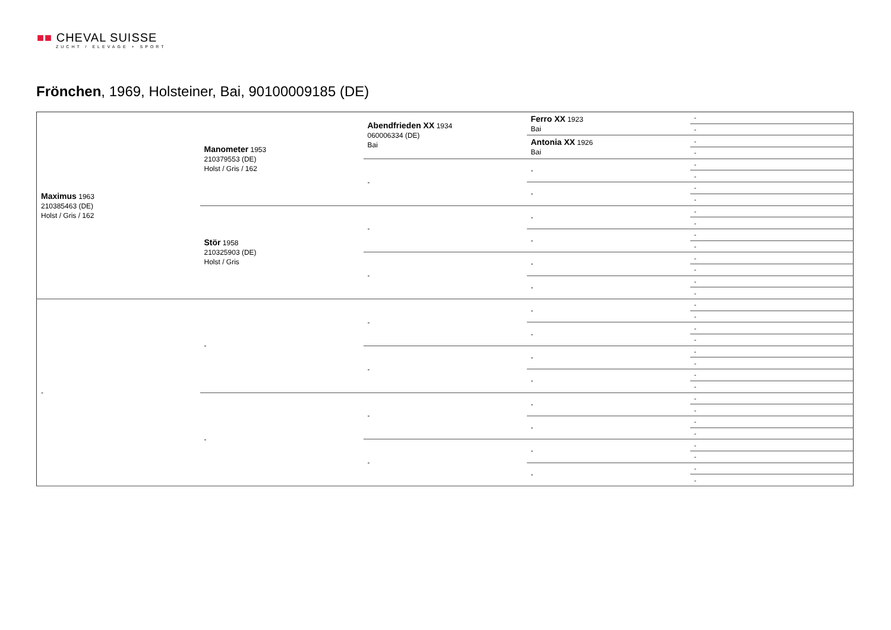■■ CHEVAL SUISSE
ZUCHT / ELEVAGE + SPORT
Frönchen, 1969, Holsteiner, Bai, 90100009185 (DE)
| Maximus 1963 210385463 (DE) Holst / Gris / 162 | Manometer 1953 210379553 (DE) Holst / Gris / 162 | Abendfrieden XX 1934 060006334 (DE) Bai | Ferro XX 1923 Bai | - |
| | | | | - |
| | | | Antonia XX 1926 Bai | - |
| | | | | - |
| | | - | - | - |
| | | | | - |
| | | | - | - |
| | | | | - |
| | Stör 1958 210325903 (DE) Holst / Gris | - | - | - |
| | | | | - |
| | | | - | - |
| | | | | - |
| | | - | - | - |
| | | | | - |
| | | | - | - |
| | | | | - |
| - | - | - | - | - |
| | | | | - |
| | | | - | - |
| | | | | - |
| | | - | - | - |
| | | | | - |
| | | | - | - |
| | | | | - |
| | - | - | - | - |
| | | | | - |
| | | | - | - |
| | | | | - |
| | | - | - | - |
| | | | | - |
| | | | - | - |
| | | | | - |